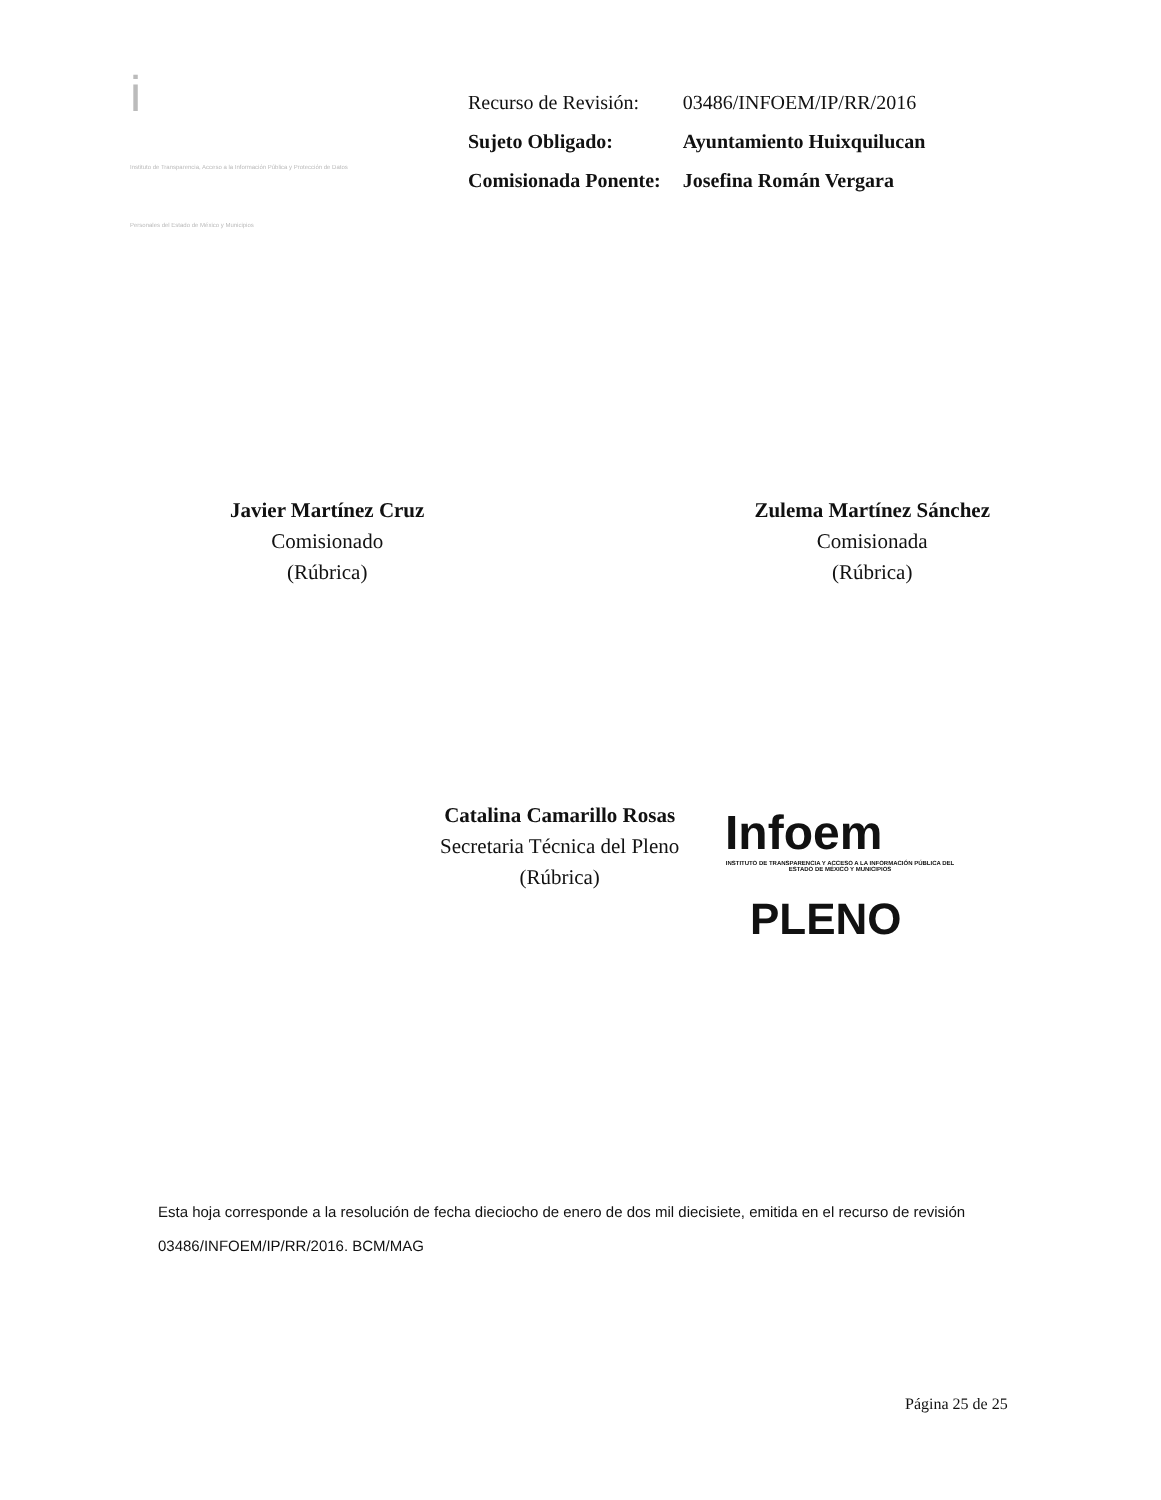i
Instituto de Transparencia, Acceso a la Información Pública y Protección de Datos Personales del Estado de México y Municipios
| Recurso de Revisión: | 03486/INFOEM/IP/RR/2016 |
| Sujeto Obligado: | Ayuntamiento Huixquilucan |
| Comisionada Ponente: | Josefina Román Vergara |
Javier Martínez Cruz
Comisionado
(Rúbrica)
Zulema Martínez Sánchez
Comisionada
(Rúbrica)
Catalina Camarillo Rosas
Secretaria Técnica del Pleno
(Rúbrica)
Infoem
INSTITUTO DE TRANSPARENCIA Y ACCESO A LA INFORMACIÓN PÚBLICA DEL ESTADO DE MÉXICO Y MUNICIPIOS
PLENO
Esta hoja corresponde a la resolución de fecha dieciocho de enero de dos mil diecisiete, emitida en el recurso de revisión 03486/INFOEM/IP/RR/2016. BCM/MAG
Página 25 de 25